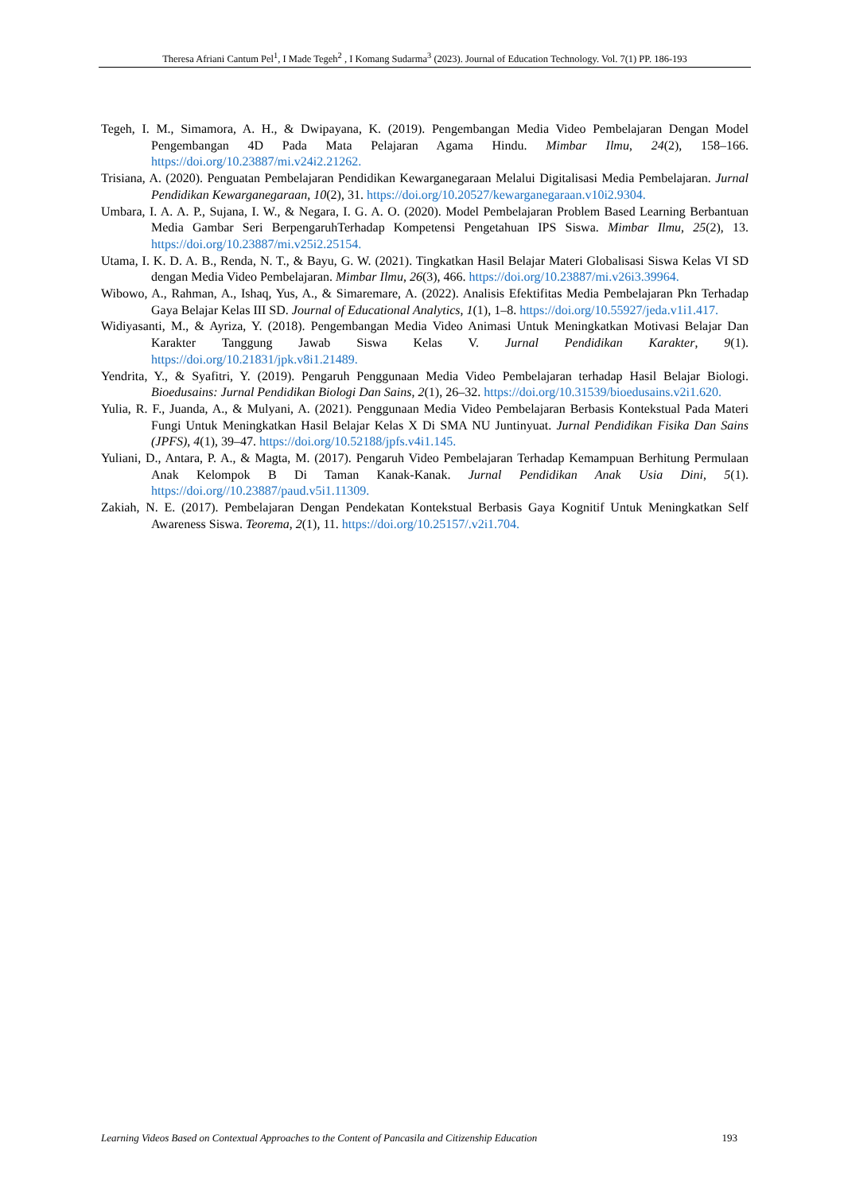Theresa Afriani Cantum Pel<sup>1</sup>, I Made Tegeh<sup>2</sup> , I Komang Sudarma<sup>3</sup> (2023). Journal of Education Technology. Vol. 7(1) PP. 186-193
Tegeh, I. M., Simamora, A. H., & Dwipayana, K. (2019). Pengembangan Media Video Pembelajaran Dengan Model Pengembangan 4D Pada Mata Pelajaran Agama Hindu. Mimbar Ilmu, 24(2), 158–166. https://doi.org/10.23887/mi.v24i2.21262.
Trisiana, A. (2020). Penguatan Pembelajaran Pendidikan Kewarganegaraan Melalui Digitalisasi Media Pembelajaran. Jurnal Pendidikan Kewarganegaraan, 10(2), 31. https://doi.org/10.20527/kewarganegaraan.v10i2.9304.
Umbara, I. A. A. P., Sujana, I. W., & Negara, I. G. A. O. (2020). Model Pembelajaran Problem Based Learning Berbantuan Media Gambar Seri BerpengaruhTerhadap Kompetensi Pengetahuan IPS Siswa. Mimbar Ilmu, 25(2), 13. https://doi.org/10.23887/mi.v25i2.25154.
Utama, I. K. D. A. B., Renda, N. T., & Bayu, G. W. (2021). Tingkatkan Hasil Belajar Materi Globalisasi Siswa Kelas VI SD dengan Media Video Pembelajaran. Mimbar Ilmu, 26(3), 466. https://doi.org/10.23887/mi.v26i3.39964.
Wibowo, A., Rahman, A., Ishaq, Yus, A., & Simaremare, A. (2022). Analisis Efektifitas Media Pembelajaran Pkn Terhadap Gaya Belajar Kelas III SD. Journal of Educational Analytics, 1(1), 1–8. https://doi.org/10.55927/jeda.v1i1.417.
Widiyasanti, M., & Ayriza, Y. (2018). Pengembangan Media Video Animasi Untuk Meningkatkan Motivasi Belajar Dan Karakter Tanggung Jawab Siswa Kelas V. Jurnal Pendidikan Karakter, 9(1). https://doi.org/10.21831/jpk.v8i1.21489.
Yendrita, Y., & Syafitri, Y. (2019). Pengaruh Penggunaan Media Video Pembelajaran terhadap Hasil Belajar Biologi. Bioedusains: Jurnal Pendidikan Biologi Dan Sains, 2(1), 26–32. https://doi.org/10.31539/bioedusains.v2i1.620.
Yulia, R. F., Juanda, A., & Mulyani, A. (2021). Penggunaan Media Video Pembelajaran Berbasis Kontekstual Pada Materi Fungi Untuk Meningkatkan Hasil Belajar Kelas X Di SMA NU Juntinyuat. Jurnal Pendidikan Fisika Dan Sains (JPFS), 4(1), 39–47. https://doi.org/10.52188/jpfs.v4i1.145.
Yuliani, D., Antara, P. A., & Magta, M. (2017). Pengaruh Video Pembelajaran Terhadap Kemampuan Berhitung Permulaan Anak Kelompok B Di Taman Kanak-Kanak. Jurnal Pendidikan Anak Usia Dini, 5(1). https://doi.org//10.23887/paud.v5i1.11309.
Zakiah, N. E. (2017). Pembelajaran Dengan Pendekatan Kontekstual Berbasis Gaya Kognitif Untuk Meningkatkan Self Awareness Siswa. Teorema, 2(1), 11. https://doi.org/10.25157/.v2i1.704.
Learning Videos Based on Contextual Approaches to the Content of Pancasila and Citizenship Education 193